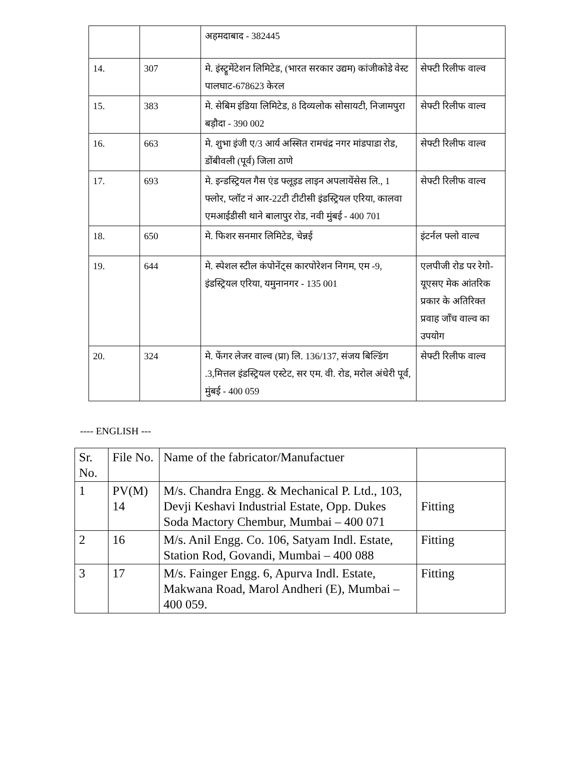| | | अहमदाबाद - 382445 | |
| 14. | 307 | मे. इंस्ट्रूमेंटेशन लिमिटेड, (भारत सरकार उद्यम) कांजीकोडे वेस्ट पालघाट-678623 केरल | सेफ्टी रिलीफ वाल्व |
| 15. | 383 | मे. सेबिम इंडिया लिमिटेड, 8 दिव्यलोक सोसायटी, निजामपुरा बड़ौदा - 390 002 | सेफ्टी रिलीफ वाल्व |
| 16. | 663 | मे. शुभा इंजी ए/3 आर्य अस्सित रामचंद्र नगर मांडपाडा रोड, डोंबीवली (पूर्व) जिला ठाणे | सेफ्टी रिलीफ वाल्व |
| 17. | 693 | मे. इन्डस्ट्रियल गैस एंड फ्लूइड लाइन अपलायेंसेस लि., 1 फ्लोर, प्लॉट नं आर-22टी टीटीसी इंडस्ट्रियल एरिया, कालवा एमआईडीसी थाने बालापुर रोड, नवी मुंबई - 400 701 | सेफ्टी रिलीफ वाल्व |
| 18. | 650 | मे. फिशर सनमार लिमिटेड, चेन्नई | इंटर्नल फ्लो वाल्व |
| 19. | 644 | मे. स्पेशल स्टील कंपोनेंट्स कारपोरेशन निगम, एम -9, इंडस्ट्रियल एरिया, यमुनानगर - 135 001 | एलपीजी रोड पर रेगो-यूएसए मेक आंतरिक प्रकार के अतिरिक्त प्रवाह जाँच वाल्व का उपयोग |
| 20. | 324 | मे. फेंगर लेजर वाल्व (प्रा) लि. 136/137, संजय बिल्डिंग .3,मित्तल इंडस्ट्रियल एस्टेट, सर एम. वी. रोड, मरोल अंधेरी पूर्व, मुंबई - 400 059 | सेफ्टी रिलीफ वाल्व |
---- ENGLISH ---
| Sr. No. | File No. | Name of the fabricator/Manufactuer | |
| --- | --- | --- | --- |
| 1 | PV(M) 14 | M/s. Chandra Engg. & Mechanical P. Ltd., 103, Devji Keshavi Industrial Estate, Opp. Dukes Soda Mactory Chembur, Mumbai – 400 071 | Fitting |
| 2 | 16 | M/s. Anil Engg. Co. 106, Satyam Indl. Estate, Station Rod, Govandi, Mumbai – 400 088 | Fitting |
| 3 | 17 | M/s. Fainger Engg. 6, Apurva Indl. Estate, Makwana Road, Marol Andheri (E), Mumbai – 400 059. | Fitting |